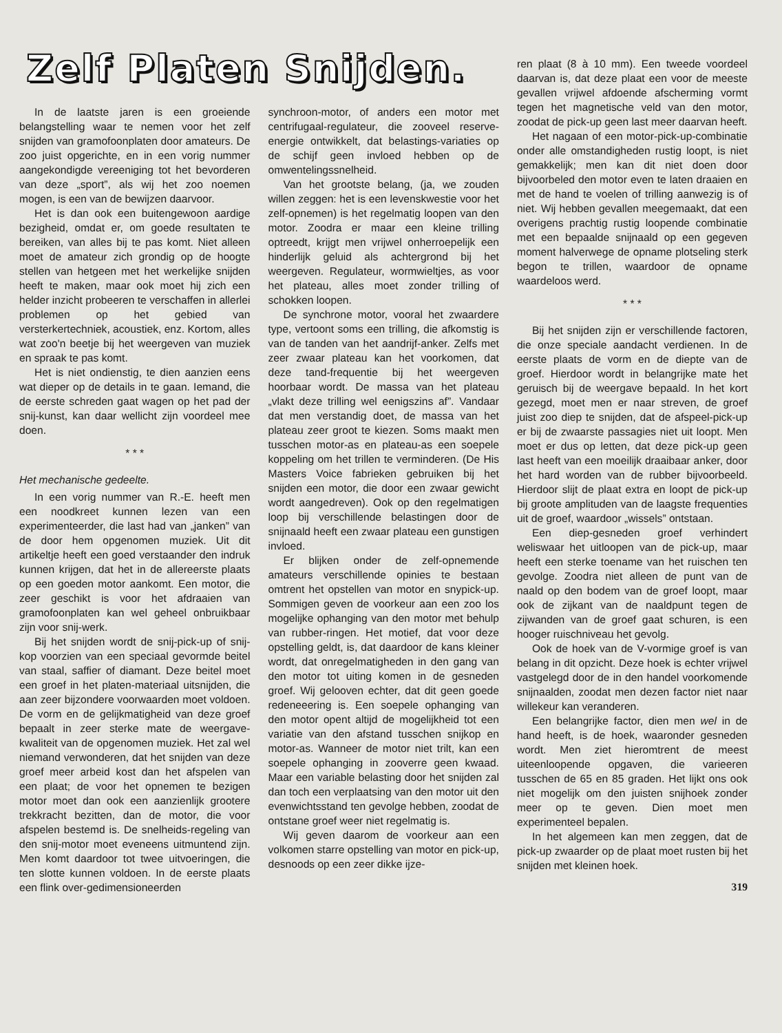Zelf Platen Snijden.
In de laatste jaren is een groeiende belangstelling waar te nemen voor het zelf snijden van gramofoonplaten door amateurs. De zoo juist opgerichte, en in een vorig nummer aangekondigde vereeniging tot het bevorderen van deze „sport”, als wij het zoo noemen mogen, is een van de bewijzen daarvoor.
Het is dan ook een buitengewoon aardige bezigheid, omdat er, om goede resultaten te bereiken, van alles bij te pas komt. Niet alleen moet de amateur zich grondig op de hoogte stellen van hetgeen met het werkelijke snijden heeft te maken, maar ook moet hij zich een helder inzicht probeeren te verschaffen in allerlei problemen op het gebied van versterkertechniek, acoustiek, enz. Kortom, alles wat zoo'n beetje bij het weergeven van muziek en spraak te pas komt.
Het is niet ondienstig, te dien aanzien eens wat dieper op de details in te gaan. Iemand, die de eerste schreden gaat wagen op het pad der snij-kunst, kan daar wellicht zijn voordeel mee doen.
* * *
Het mechanische gedeelte.
In een vorig nummer van R.-E. heeft men een noodkreet kunnen lezen van een experimenteerder, die last had van „janken” van de door hem opgenomen muziek. Uit dit artikeltje heeft een goed verstaander den indruk kunnen krijgen, dat het in de allereerste plaats op een goeden motor aankomt. Een motor, die zeer geschikt is voor het afdraaien van gramofoonplaten kan wel geheel onbruikbaar zijn voor snij-werk.
Bij het snijden wordt de snij-pick-up of snij-kop voorzien van een speciaal gevormde beitel van staal, saffier of diamant. Deze beitel moet een groef in het platen-materiaal uitsnijden, die aan zeer bijzondere voorwaarden moet voldoen. De vorm en de gelijkmatigheid van deze groef bepaalt in zeer sterke mate de weergave-kwaliteit van de opgenomen muziek. Het zal wel niemand verwonderen, dat het snijden van deze groef meer arbeid kost dan het afspelen van een plaat; de voor het opnemen te bezigen motor moet dan ook een aanzienlijk grootere trekkracht bezitten, dan de motor, die voor afspelen bestemd is. De snelheids-regeling van den snij-motor moet eveneens uitmuntend zijn. Men komt daardoor tot twee uitvoeringen, die ten slotte kunnen voldoen. In de eerste plaats een flink over-gedimensioneerden
synchroon-motor, of anders een motor met centrifugaal-regulateur, die zooveel reserve-energie ontwikkelt, dat belastings-variaties op de schijf geen invloed hebben op de omwentelingssnelheid.
Van het grootste belang, (ja, we zouden willen zeggen: het is een levenskwestie voor het zelf-opnemen) is het regelmatig loopen van den motor. Zoodra er maar een kleine trilling optreedt, krijgt men vrijwel onherroepelijk een hinderlijk geluid als achtergrond bij het weergeven. Regulateur, wormwieltjes, as voor het plateau, alles moet zonder trilling of schokken loopen.
De synchrone motor, vooral het zwaardere type, vertoont soms een trilling, die afkomstig is van de tanden van het aandrijf-anker. Zelfs met zeer zwaar plateau kan het voorkomen, dat deze tand-frequentie bij het weergeven hoorbaar wordt. De massa van het plateau „vlakt deze trilling wel eenigszins af”. Vandaar dat men verstandig doet, de massa van het plateau zeer groot te kiezen. Soms maakt men tusschen motor-as en plateau-as een soepele koppeling om het trillen te verminderen. (De His Masters Voice fabrieken gebruiken bij het snijden een motor, die door een zwaar gewicht wordt aangedreven). Ook op den regelmatigen loop bij verschillende belastingen door de snijnaald heeft een zwaar plateau een gunstigen invloed.
Er blijken onder de zelf-opnemende amateurs verschillende opinies te bestaan omtrent het opstellen van motor en snypick-up. Sommigen geven de voorkeur aan een zoo los mogelijke ophanging van den motor met behulp van rubber-ringen. Het motief, dat voor deze opstelling geldt, is, dat daardoor de kans kleiner wordt, dat onregelmatigheden in den gang van den motor tot uiting komen in de gesneden groef. Wij gelooven echter, dat dit geen goede redeneeering is. Een soepele ophanging van den motor opent altijd de mogelijkheid tot een variatie van den afstand tusschen snijkop en motor-as. Wanneer de motor niet trilt, kan een soepele ophanging in zooverre geen kwaad. Maar een variable belasting door het snijden zal dan toch een verplaatsing van den motor uit den evenwichtsstand ten gevolge hebben, zoodat de ontstane groef weer niet regelmatig is.
Wij geven daarom de voorkeur aan een volkomen starre opstelling van motor en pick-up, desnoods op een zeer dikke ijze-
ren plaat (8 à 10 mm). Een tweede voordeel daarvan is, dat deze plaat een voor de meeste gevallen vrijwel afdoende afscherming vormt tegen het magnetische veld van den motor, zoodat de pick-up geen last meer daarvan heeft.
Het nagaan of een motor-pick-up-combinatie onder alle omstandigheden rustig loopt, is niet gemakkelijk; men kan dit niet doen door bijvoorbeled den motor even te laten draaien en met de hand te voelen of trilling aanwezig is of niet. Wij hebben gevallen meegemaakt, dat een overigens prachtig rustig loopende combinatie met een bepaalde snijnaald op een gegeven moment halverwege de opname plotseling sterk begon te trillen, waardoor de opname waardeloos werd.
* * *
Bij het snijden zijn er verschillende factoren, die onze speciale aandacht verdienen. In de eerste plaats de vorm en de diepte van de groef. Hierdoor wordt in belangrijke mate het geruisch bij de weergave bepaald. In het kort gezegd, moet men er naar streven, de groef juist zoo diep te snijden, dat de afspeel-pick-up er bij de zwaarste passagies niet uit loopt. Men moet er dus op letten, dat deze pick-up geen last heeft van een moeilijk draaibaar anker, door het hard worden van de rubber bijvoorbeeld. Hierdoor slijt de plaat extra en loopt de pick-up bij groote amplituden van de laagste frequenties uit de groef, waardoor „wissels” ontstaan.
Een diep-gesneden groef verhindert weliswaar het uitloopen van de pick-up, maar heeft een sterke toename van het ruischen ten gevolge. Zoodra niet alleen de punt van de naald op den bodem van de groef loopt, maar ook de zijkant van de naaldpunt tegen de zijwanden van de groef gaat schuren, is een hooger ruischniveau het gevolg.
Ook de hoek van de V-vormige groef is van belang in dit opzicht. Deze hoek is echter vrijwel vastgelegd door de in den handel voorkomende snijnaalden, zoodat men dezen factor niet naar willekeur kan veranderen.
Een belangrijke factor, dien men wel in de hand heeft, is de hoek, waaronder gesneden wordt. Men ziet hieromtrent de meest uiteenloopende opgaven, die varieeren tusschen de 65 en 85 graden. Het lijkt ons ook niet mogelijk om den juisten snijhoek zonder meer op te geven. Dien moet men experimenteel bepalen.
In het algemeen kan men zeggen, dat de pick-up zwaarder op de plaat moet rusten bij het snijden met kleinen hoek.
319